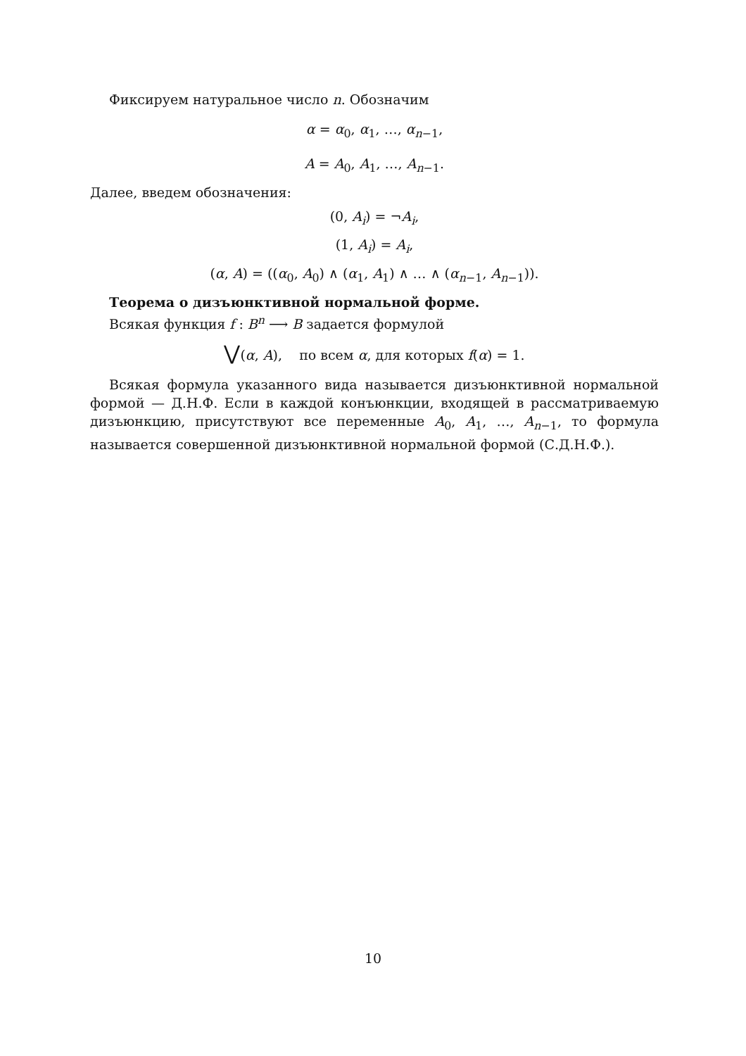Фиксируем натуральное число n. Обозначим
α = α<sub>0</sub>, α<sub>1</sub>, …, α<sub>n−1</sub>,
A = A<sub>0</sub>, A<sub>1</sub>, …, A<sub>n−1</sub>.
Далее, введем обозначения:
(0, A<sub>i</sub>) = ¬A<sub>i</sub>,
(1, A<sub>i</sub>) = A<sub>i</sub>,
(α, A) = ((α<sub>0</sub>, A<sub>0</sub>) ∧ (α<sub>1</sub>, A<sub>1</sub>) ∧ … ∧ (α<sub>n−1</sub>, A<sub>n−1</sub>)).
Теорема о дизъюнктивной нормальной форме.
Всякая функция f : B<sup>n</sup> ⟶ B задается формулой
⋁(α, A), по всем α, для которых f(α) = 1.
Всякая формула указанного вида называется дизъюнктивной нормальной формой — Д.Н.Ф. Если в каждой конъюнкции, входящей в рассматриваемую дизъюнкцию, присутствуют все переменные A<sub>0</sub>, A<sub>1</sub>, …, A<sub>n−1</sub>, то формула называется совершенной дизъюнктивной нормальной формой (С.Д.Н.Ф.).
10